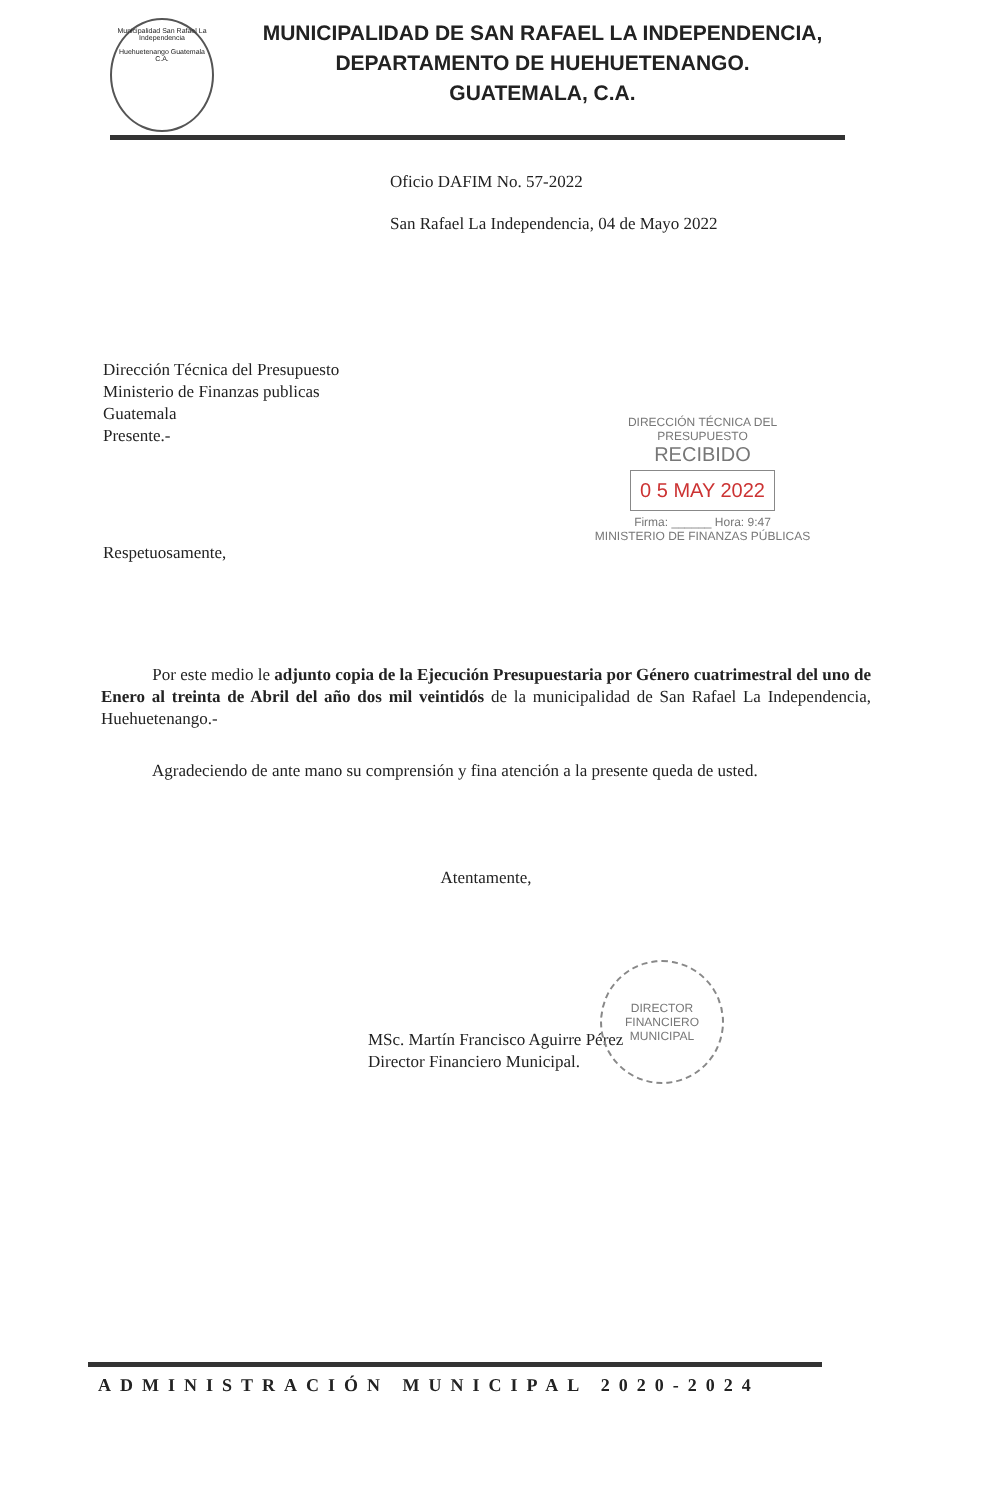Municipalidad San Rafael La Independencia
Huehuetenango Guatemala C.A.
MUNICIPALIDAD DE SAN RAFAEL LA INDEPENDENCIA,
DEPARTAMENTO DE HUEHUETENANGO.
GUATEMALA, C.A.
Oficio DAFIM No. 57-2022
San Rafael La Independencia, 04 de Mayo 2022
Dirección Técnica del Presupuesto
Ministerio de Finanzas publicas
Guatemala
Presente.-
Respetuosamente,
DIRECCIÓN TÉCNICA DEL PRESUPUESTO
RECIBIDO
0 5 MAY 2022
Firma: ______ Hora: 9:47
MINISTERIO DE FINANZAS PÚBLICAS
Por este medio le adjunto copia de la Ejecución Presupuestaria por Género cuatrimestral del uno de Enero al treinta de Abril del año dos mil veintidós de la municipalidad de San Rafael La Independencia, Huehuetenango.-
Agradeciendo de ante mano su comprensión y fina atención a la presente queda de usted.
Atentamente,
MSc. Martín Francisco Aguirre Pérez
Director Financiero Municipal.
DIRECTOR
FINANCIERO
MUNICIPAL
ADMINISTRACIÓN MUNICIPAL 2020-2024